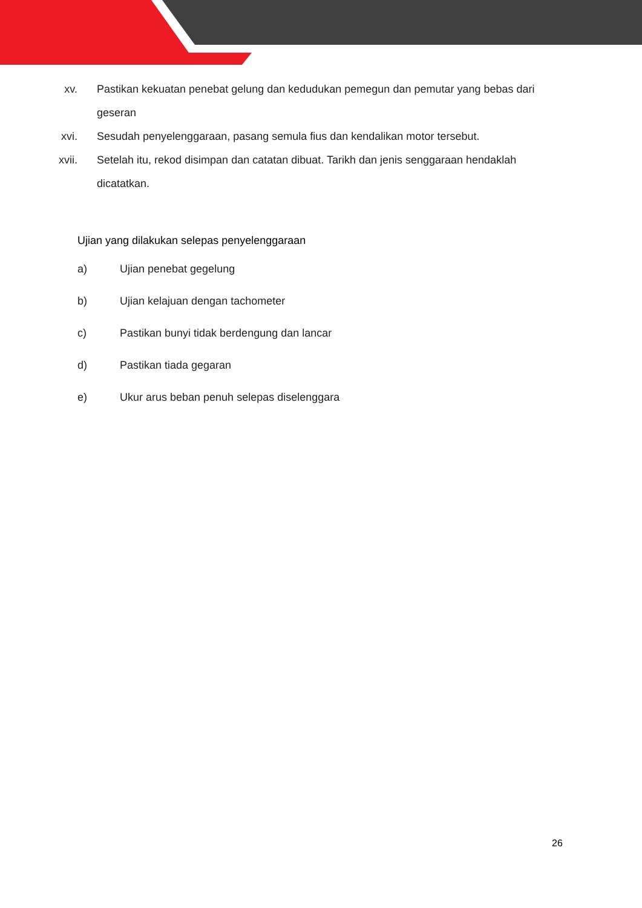xv. Pastikan kekuatan penebat gelung dan kedudukan pemegun dan pemutar yang bebas dari geseran
xvi. Sesudah penyelenggaraan, pasang semula fius dan kendalikan motor tersebut.
xvii. Setelah itu, rekod disimpan dan catatan dibuat. Tarikh dan jenis senggaraan hendaklah dicatatkan.
Ujian yang dilakukan selepas penyelenggaraan
a) Ujian penebat gegelung
b) Ujian kelajuan dengan tachometer
c) Pastikan bunyi tidak berdengung dan lancar
d) Pastikan tiada gegaran
e) Ukur arus beban penuh selepas diselenggara
26